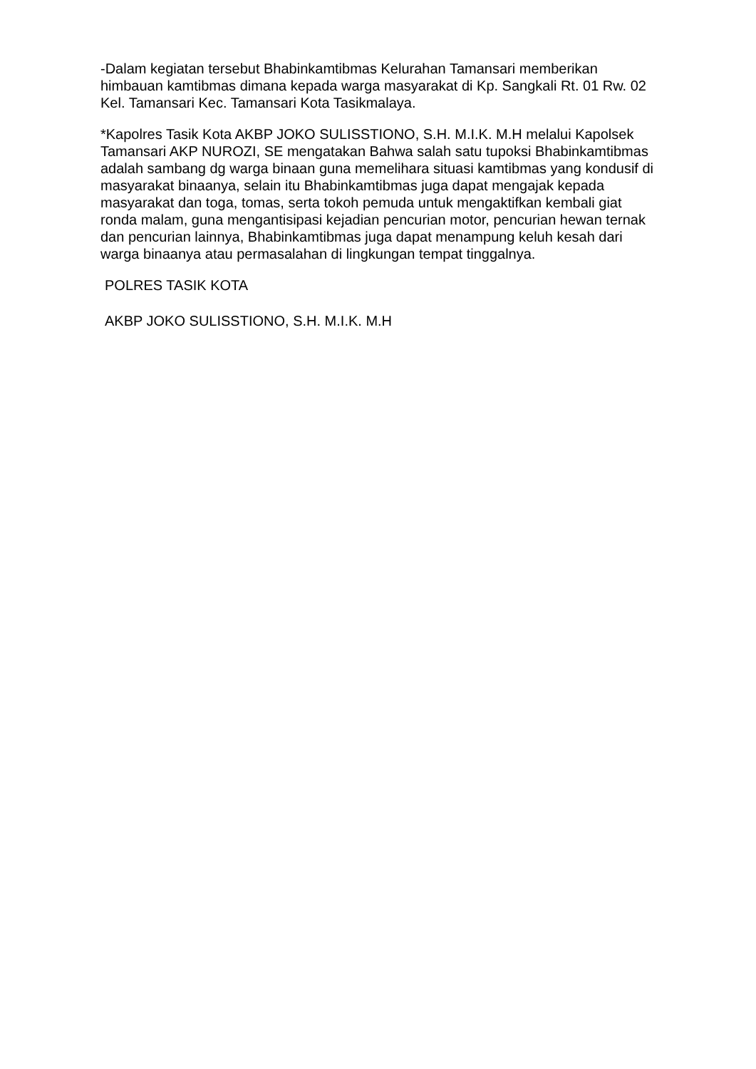-Dalam kegiatan tersebut Bhabinkamtibmas Kelurahan Tamansari memberikan himbauan kamtibmas dimana kepada warga masyarakat di Kp. Sangkali Rt. 01 Rw. 02 Kel. Tamansari Kec. Tamansari Kota Tasikmalaya.
*Kapolres Tasik Kota AKBP JOKO SULISSTIONO, S.H. M.I.K. M.H melalui Kapolsek Tamansari AKP NUROZI, SE mengatakan Bahwa salah satu tupoksi Bhabinkamtibmas adalah sambang dg warga binaan guna memelihara situasi kamtibmas yang kondusif di masyarakat binaanya, selain itu Bhabinkamtibmas juga dapat mengajak kepada masyarakat dan toga, tomas, serta tokoh pemuda untuk mengaktifkan kembali giat ronda malam, guna mengantisipasi kejadian pencurian motor, pencurian hewan ternak dan pencurian lainnya, Bhabinkamtibmas juga dapat menampung keluh kesah dari warga binaanya atau permasalahan di lingkungan tempat tinggalnya.
POLRES TASIK KOTA
AKBP JOKO SULISSTIONO, S.H. M.I.K. M.H